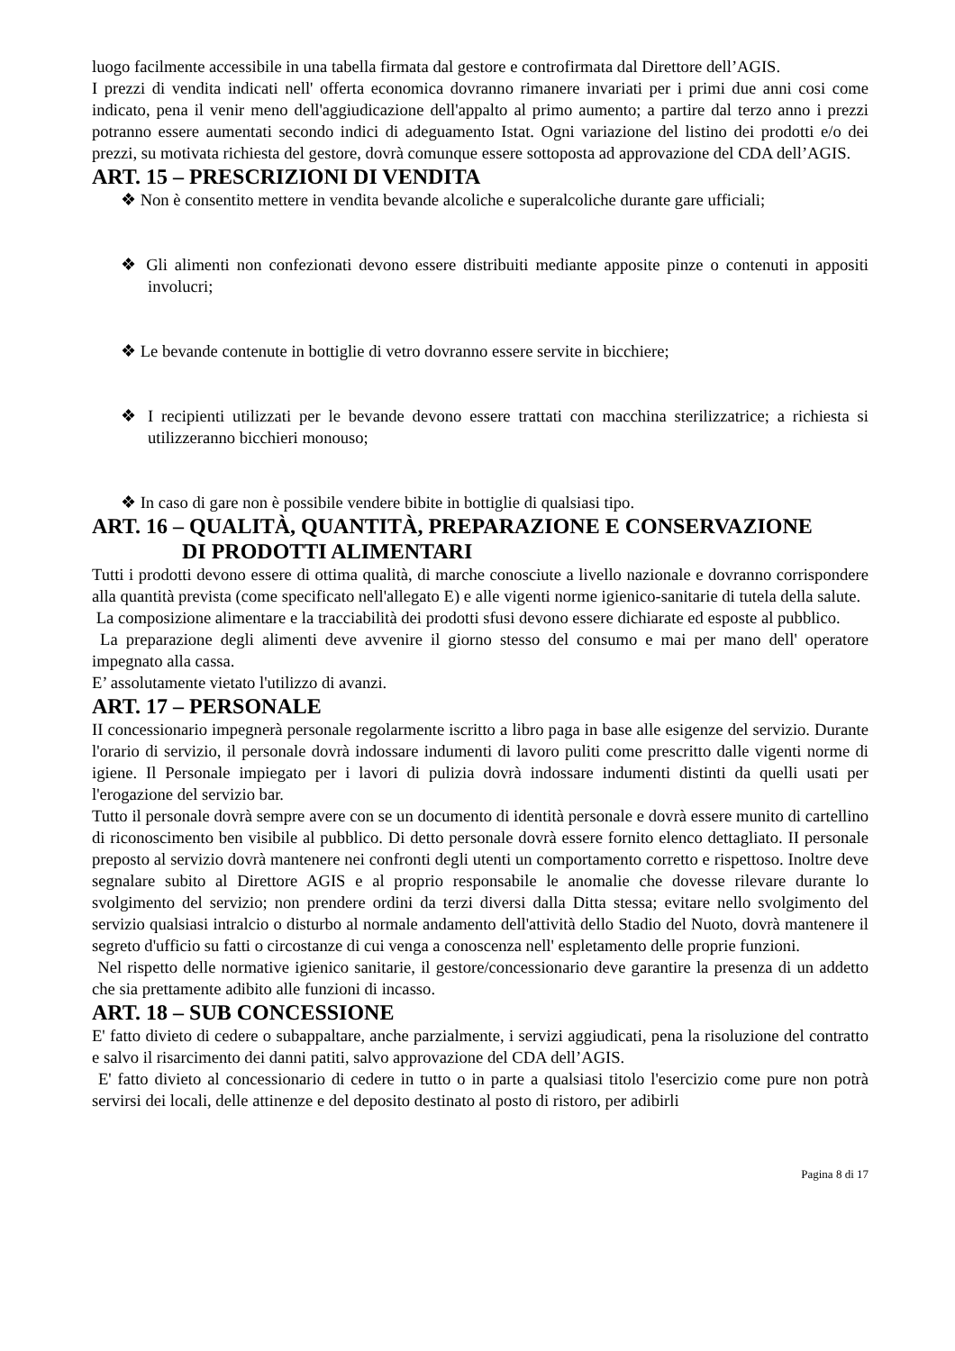luogo facilmente accessibile in una tabella firmata dal gestore e controfirmata dal Direttore dell’AGIS.
I prezzi di vendita indicati nell' offerta economica dovranno rimanere invariati per i primi due anni cosi come indicato, pena il venir meno dell'aggiudicazione dell'appalto al primo aumento; a partire dal terzo anno i prezzi potranno essere aumentati secondo indici di adeguamento Istat. Ogni variazione del listino dei prodotti e/o dei prezzi, su motivata richiesta del gestore, dovrà comunque essere sottoposta ad approvazione del CDA dell’AGIS.
ART. 15 – PRESCRIZIONI DI VENDITA
❖ Non è consentito mettere in vendita bevande alcoliche e superalcoliche durante gare ufficiali;
❖ Gli alimenti non confezionati devono essere distribuiti mediante apposite pinze o contenuti in appositi involucri;
❖ Le bevande contenute in bottiglie di vetro dovranno essere servite in bicchiere;
❖ I recipienti utilizzati per le bevande devono essere trattati con macchina sterilizzatrice; a richiesta si utilizzeranno bicchieri monouso;
❖ In caso di gare non è possibile vendere bibite in bottiglie di qualsiasi tipo.
ART. 16 – QUALITÀ, QUANTITÀ, PREPARAZIONE E CONSERVAZIONE
DI PRODOTTI ALIMENTARI
Tutti i prodotti devono essere di ottima qualità, di marche conosciute a livello nazionale e dovranno corrispondere alla quantità prevista (come specificato nell'allegato E) e alle vigenti norme igienico-sanitarie di tutela della salute.
La composizione alimentare e la tracciabilità dei prodotti sfusi devono essere dichiarate ed esposte al pubblico.
La preparazione degli alimenti deve avvenire il giorno stesso del consumo e mai per mano dell' operatore impegnato alla cassa.
E’ assolutamente vietato l'utilizzo di avanzi.
ART. 17 – PERSONALE
II concessionario impegnerà personale regolarmente iscritto a libro paga in base alle esigenze del servizio. Durante l'orario di servizio, il personale dovrà indossare indumenti di lavoro puliti come prescritto dalle vigenti norme di igiene. Il Personale impiegato per i lavori di pulizia dovrà indossare indumenti distinti da quelli usati per l'erogazione del servizio bar.
Tutto il personale dovrà sempre avere con se un documento di identità personale e dovrà essere munito di cartellino di riconoscimento ben visibile al pubblico. Di detto personale dovrà essere fornito elenco dettagliato. II personale preposto al servizio dovrà mantenere nei confronti degli utenti un comportamento corretto e rispettoso. Inoltre deve segnalare subito al Direttore AGIS e al proprio responsabile le anomalie che dovesse rilevare durante lo svolgimento del servizio; non prendere ordini da terzi diversi dalla Ditta stessa; evitare nello svolgimento del servizio qualsiasi intralcio o disturbo al normale andamento dell'attività dello Stadio del Nuoto, dovrà mantenere il segreto d'ufficio su fatti o circostanze di cui venga a conoscenza nell' espletamento delle proprie funzioni.
Nel rispetto delle normative igienico sanitarie, il gestore/concessionario deve garantire la presenza di un addetto che sia prettamente adibito alle funzioni di incasso.
ART. 18 – SUB CONCESSIONE
E' fatto divieto di cedere o subappaltare, anche parzialmente, i servizi aggiudicati, pena la risoluzione del contratto e salvo il risarcimento dei danni patiti, salvo approvazione del CDA dell’AGIS.
E' fatto divieto al concessionario di cedere in tutto o in parte a qualsiasi titolo l'esercizio come pure non potrà servirsi dei locali, delle attinenze e del deposito destinato al posto di ristoro, per adibirli
Pagina 8 di 17